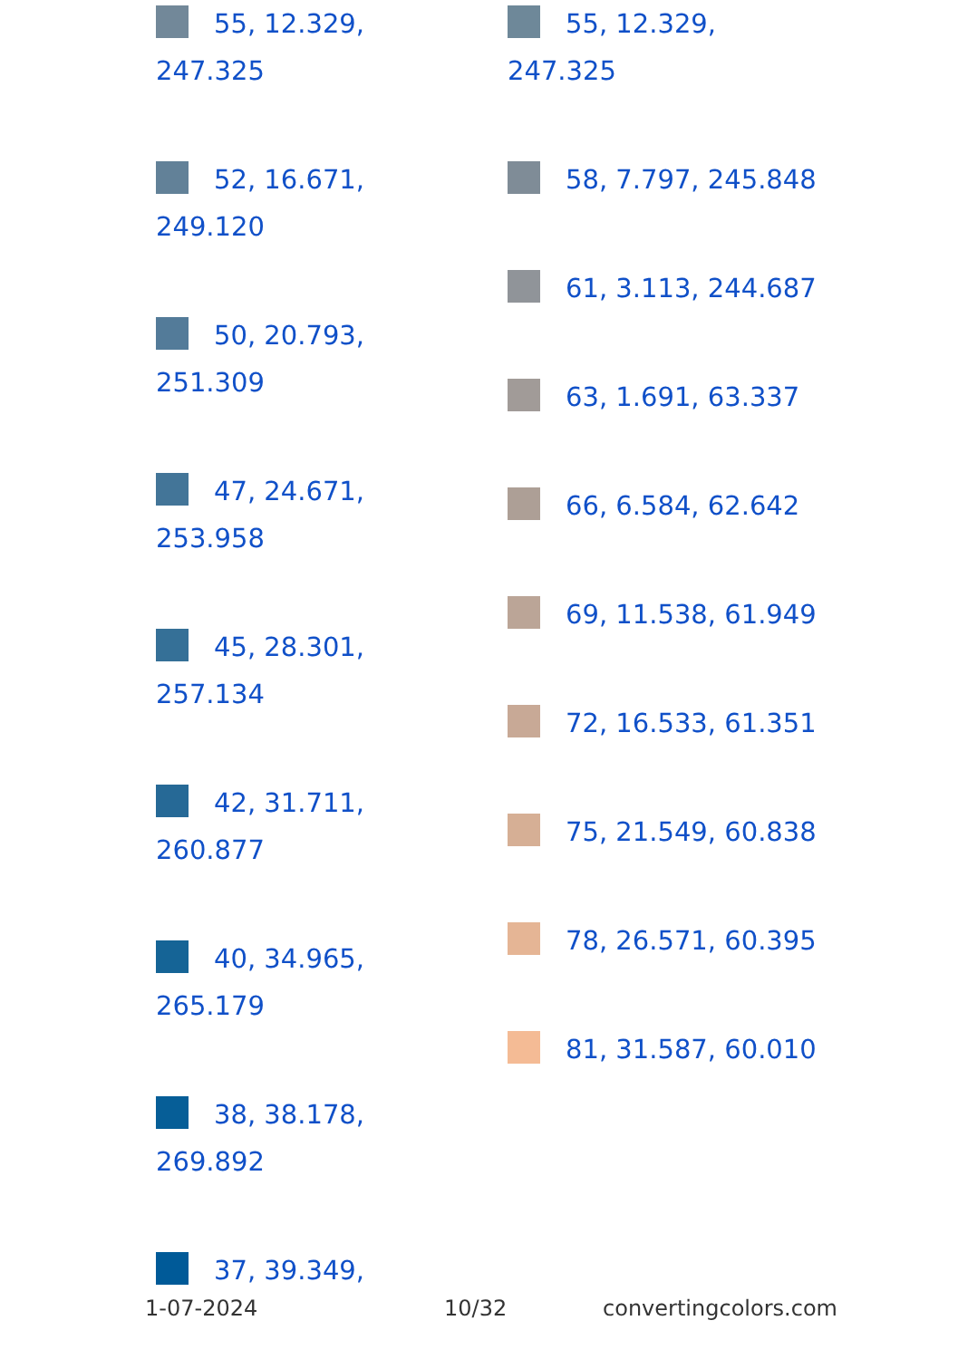55, 12.329, 247.325
52, 16.671, 249.120
50, 20.793, 251.309
47, 24.671, 253.958
45, 28.301, 257.134
42, 31.711, 260.877
40, 34.965, 265.179
38, 38.178, 269.892
37, 39.349,
55, 12.329, 247.325
58, 7.797, 245.848
61, 3.113, 244.687
63, 1.691, 63.337
66, 6.584, 62.642
69, 11.538, 61.949
72, 16.533, 61.351
75, 21.549, 60.838
78, 26.571, 60.395
81, 31.587, 60.010
1-07-2024 10/32 convertingcolors.com